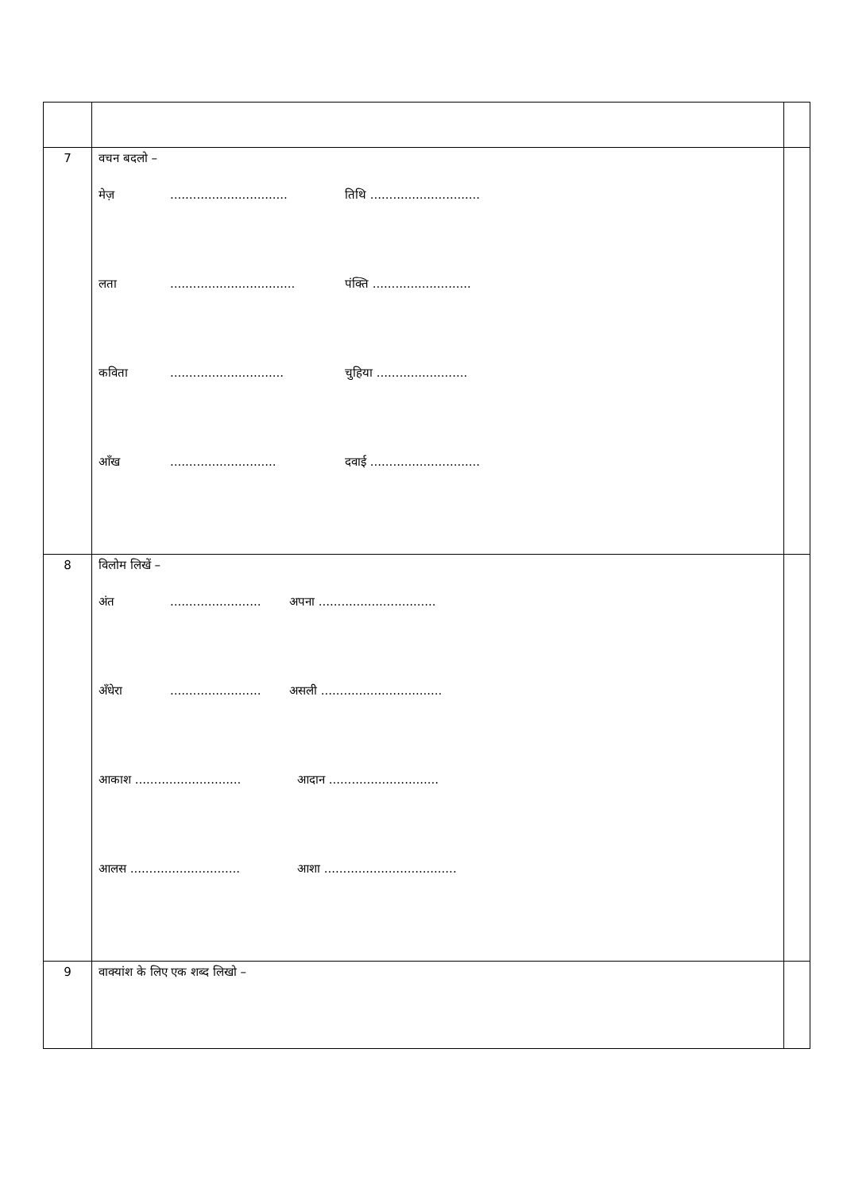| 7 | वचन बदलो – मेज़ ............................... तिथि ............................. लता ................................. पंक्ति .......................... कविता .............................. चुहिया ........................ आँख ............................ दवाई ............................. | |
| 8 | विलोम लिखें – अंत ........................ अपना ............................... अँधेरा ........................ असली ................................ आकाश ............................ आदान ............................. आलस ............................. आशा ................................... | |
| 9 | वाक्यांश के लिए एक शब्द लिखो – | |